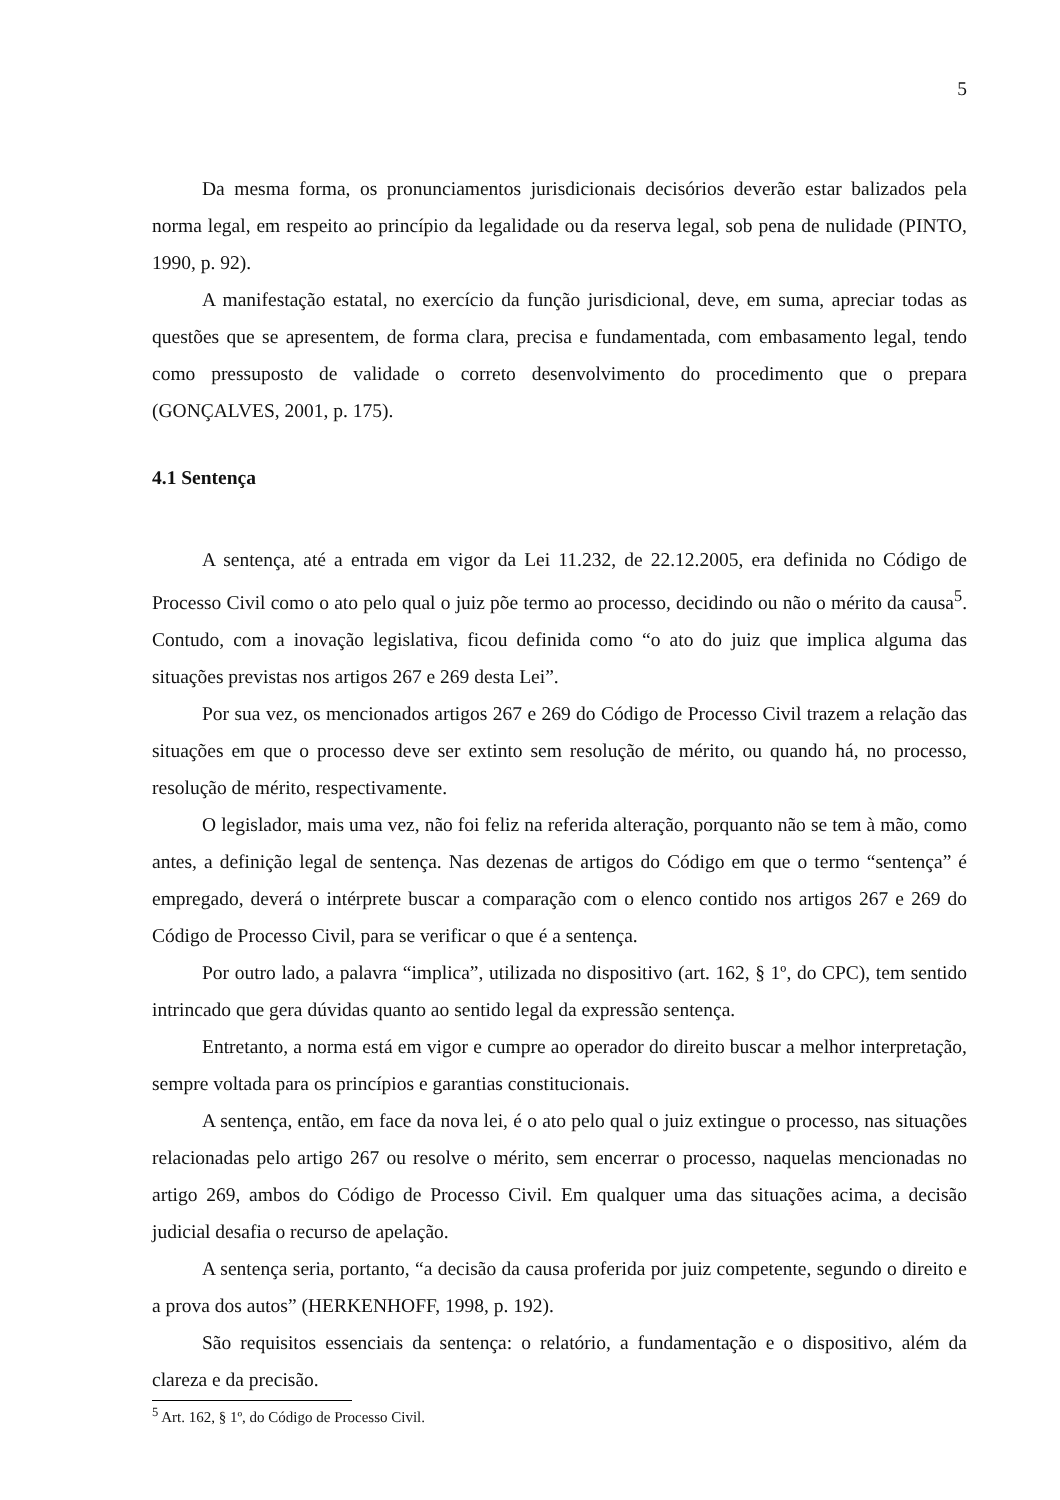5
Da mesma forma, os pronunciamentos jurisdicionais decisórios deverão estar balizados pela norma legal, em respeito ao princípio da legalidade ou da reserva legal, sob pena de nulidade (PINTO, 1990, p. 92).
A manifestação estatal, no exercício da função jurisdicional, deve, em suma, apreciar todas as questões que se apresentem, de forma clara, precisa e fundamentada, com embasamento legal, tendo como pressuposto de validade o correto desenvolvimento do procedimento que o prepara (GONÇALVES, 2001, p. 175).
4.1 Sentença
A sentença, até a entrada em vigor da Lei 11.232, de 22.12.2005, era definida no Código de Processo Civil como o ato pelo qual o juiz põe termo ao processo, decidindo ou não o mérito da causa<sup>5</sup>. Contudo, com a inovação legislativa, ficou definida como “o ato do juiz que implica alguma das situações previstas nos artigos 267 e 269 desta Lei”.
Por sua vez, os mencionados artigos 267 e 269 do Código de Processo Civil trazem a relação das situações em que o processo deve ser extinto sem resolução de mérito, ou quando há, no processo, resolução de mérito, respectivamente.
O legislador, mais uma vez, não foi feliz na referida alteração, porquanto não se tem à mão, como antes, a definição legal de sentença. Nas dezenas de artigos do Código em que o termo “sentença” é empregado, deverá o intérprete buscar a comparação com o elenco contido nos artigos 267 e 269 do Código de Processo Civil, para se verificar o que é a sentença.
Por outro lado, a palavra “implica”, utilizada no dispositivo (art. 162, § 1º, do CPC), tem sentido intrincado que gera dúvidas quanto ao sentido legal da expressão sentença.
Entretanto, a norma está em vigor e cumpre ao operador do direito buscar a melhor interpretação, sempre voltada para os princípios e garantias constitucionais.
A sentença, então, em face da nova lei, é o ato pelo qual o juiz extingue o processo, nas situações relacionadas pelo artigo 267 ou resolve o mérito, sem encerrar o processo, naquelas mencionadas no artigo 269, ambos do Código de Processo Civil. Em qualquer uma das situações acima, a decisão judicial desafia o recurso de apelação.
A sentença seria, portanto, “a decisão da causa proferida por juiz competente, segundo o direito e a prova dos autos” (HERKENHOFF, 1998, p. 192).
São requisitos essenciais da sentença: o relatório, a fundamentação e o dispositivo, além da clareza e da precisão.
<sup>5</sup> Art. 162, § 1º, do Código de Processo Civil.